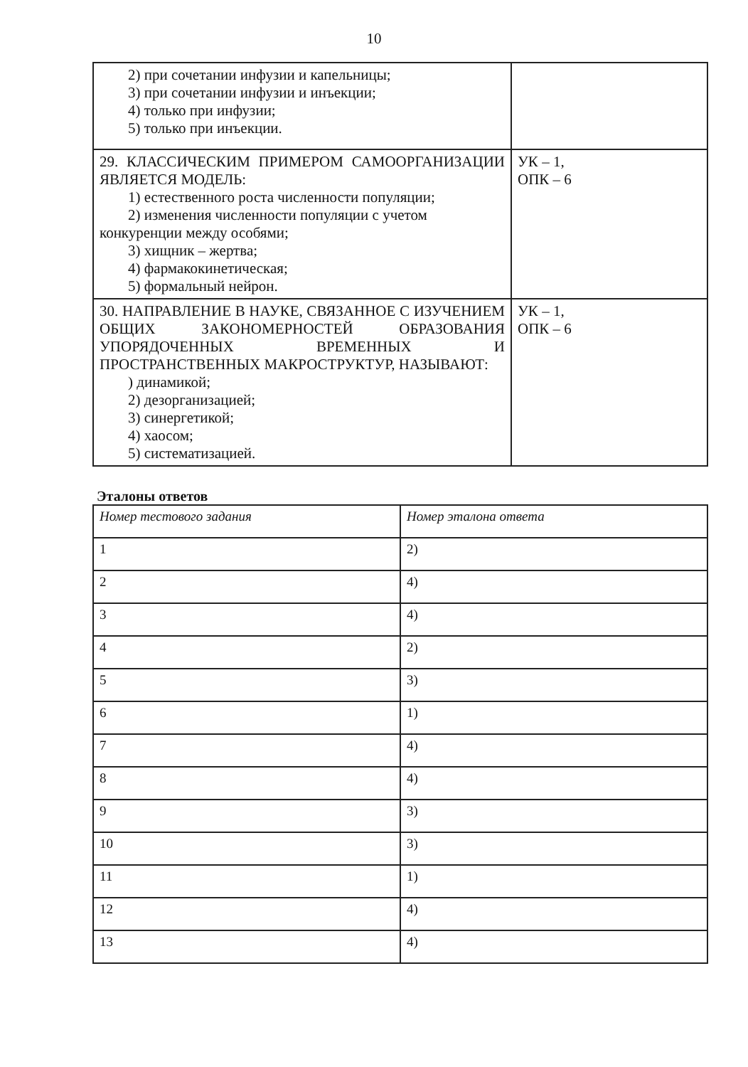10
| 2) при сочетании инфузии и капельницы; 3) при сочетании инфузии и инъекции; 4) только при инфузии; 5) только при инъекции. | |
| 29. КЛАССИЧЕСКИМ ПРИМЕРОМ САМООРГАНИЗАЦИИ ЯВЛЯЕТСЯ МОДЕЛЬ: 1) естественного роста численности популяции; 2) изменения численности популяции с учетом конкуренции между особями; 3) хищник – жертва; 4) фармакокинетическая; 5) формальный нейрон. | УК – 1, ОПК – 6 |
| 30. НАПРАВЛЕНИЕ В НАУКЕ, СВЯЗАННОЕ С ИЗУЧЕНИЕМ ОБЩИХ ЗАКОНОМЕРНОСТЕЙ ОБРАЗОВАНИЯ УПОРЯДОЧЕННЫХ ВРЕМЕННЫХ И ПРОСТРАНСТВЕННЫХ МАКРОСТРУКТУР, НАЗЫВАЮТ: ) динамикой; 2) дезорганизацией; 3) синергетикой; 4) хаосом; 5) систематизацией. | УК – 1, ОПК – 6 |
Эталоны ответов
| Номер тестового задания | Номер эталона ответа |
| --- | --- |
| 1 | 2) |
| 2 | 4) |
| 3 | 4) |
| 4 | 2) |
| 5 | 3) |
| 6 | 1) |
| 7 | 4) |
| 8 | 4) |
| 9 | 3) |
| 10 | 3) |
| 11 | 1) |
| 12 | 4) |
| 13 | 4) |